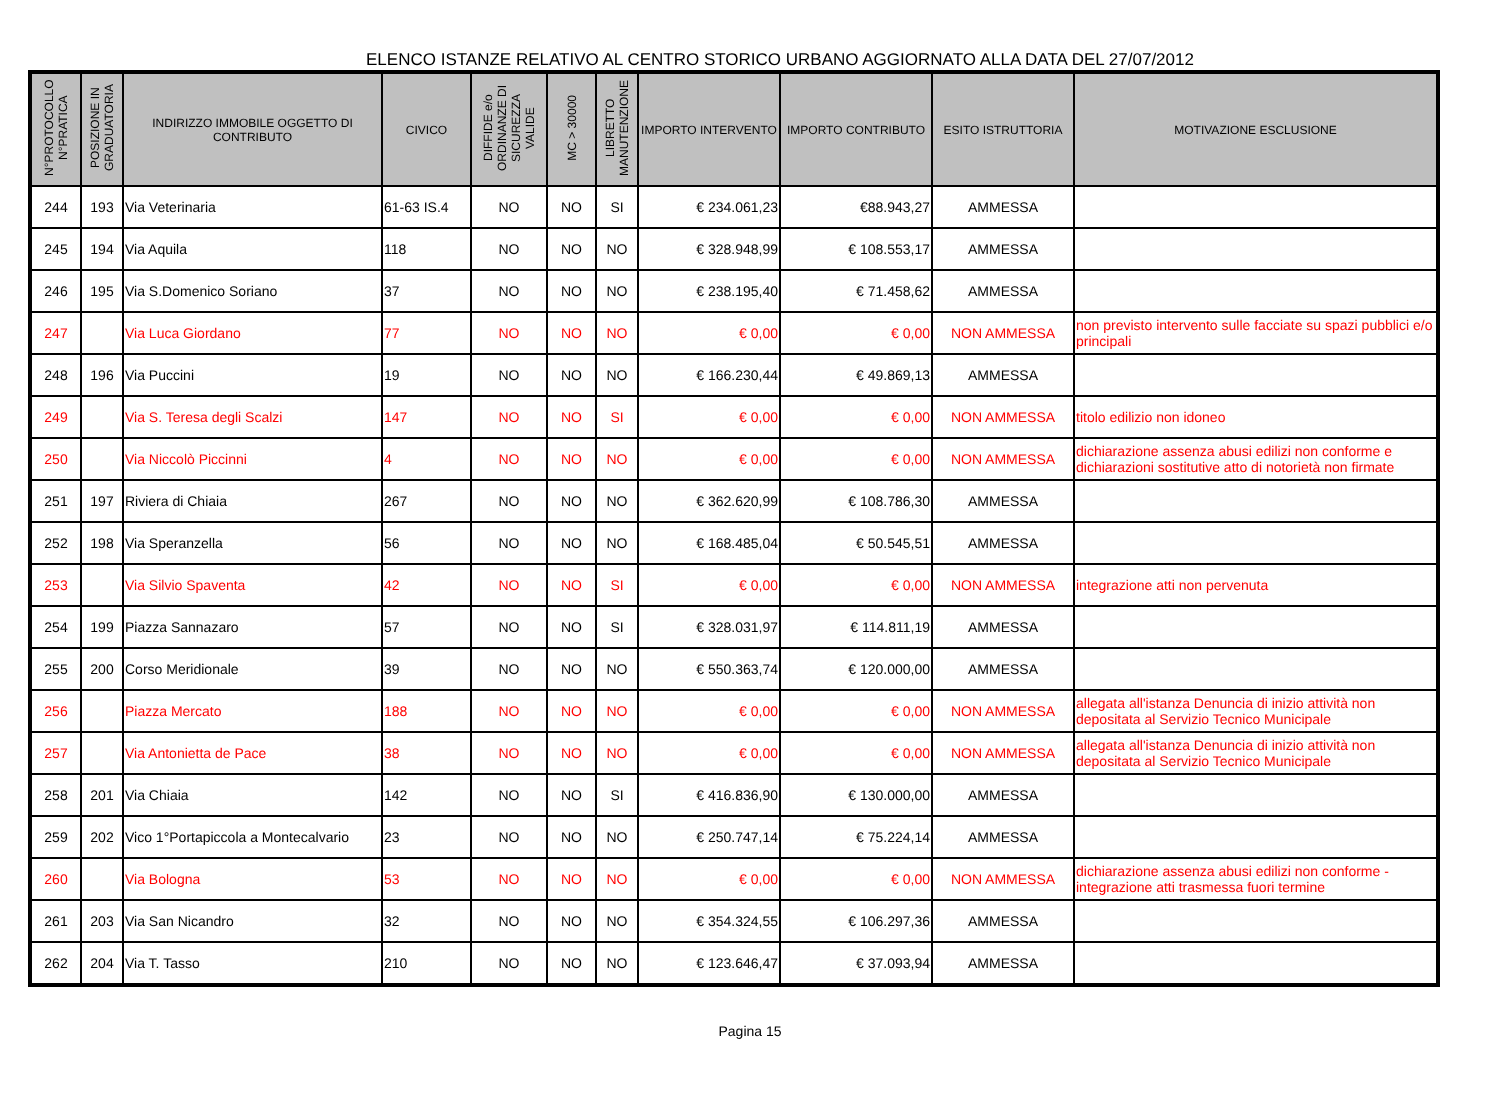ELENCO ISTANZE RELATIVO AL CENTRO STORICO URBANO AGGIORNATO ALLA DATA DEL 27/07/2012
| N°PROTOCOLLO N°PRATICA | POSIZIONE IN GRADUATORIA | INDIRIZZO IMMOBILE OGGETTO DI CONTRIBUTO | CIVICO | DIFFIDE e/o ORDINANZE DI SICUREZZA VALIDE | MC > 30000 | LIBRETTO MANUTENZIONE | IMPORTO INTERVENTO | IMPORTO CONTRIBUTO | ESITO ISTRUTTORIA | MOTIVAZIONE ESCLUSIONE |
| --- | --- | --- | --- | --- | --- | --- | --- | --- | --- | --- |
| 244 | 193 | Via Veterinaria | 61-63 IS.4 | NO | NO | SI | € 234.061,23 | €88.943,27 | AMMESSA | |
| 245 | 194 | Via Aquila | 118 | NO | NO | NO | € 328.948,99 | € 108.553,17 | AMMESSA | |
| 246 | 195 | Via S.Domenico Soriano | 37 | NO | NO | NO | € 238.195,40 | € 71.458,62 | AMMESSA | |
| 247 | | Via Luca Giordano | 77 | NO | NO | NO | € 0,00 | € 0,00 | NON AMMESSA | non previsto intervento sulle facciate su spazi pubblici e/o principali |
| 248 | 196 | Via Puccini | 19 | NO | NO | NO | € 166.230,44 | € 49.869,13 | AMMESSA | |
| 249 | | Via S. Teresa degli Scalzi | 147 | NO | NO | SI | € 0,00 | € 0,00 | NON AMMESSA | titolo edilizio non idoneo |
| 250 | | Via Niccolò Piccinni | 4 | NO | NO | NO | € 0,00 | € 0,00 | NON AMMESSA | dichiarazione assenza abusi edilizi non conforme e dichiarazioni sostitutive atto di notorietà non firmate |
| 251 | 197 | Riviera di Chiaia | 267 | NO | NO | NO | € 362.620,99 | € 108.786,30 | AMMESSA | |
| 252 | 198 | Via Speranzella | 56 | NO | NO | NO | € 168.485,04 | € 50.545,51 | AMMESSA | |
| 253 | | Via Silvio Spaventa | 42 | NO | NO | SI | € 0,00 | € 0,00 | NON AMMESSA | integrazione atti non pervenuta |
| 254 | 199 | Piazza Sannazaro | 57 | NO | NO | SI | € 328.031,97 | € 114.811,19 | AMMESSA | |
| 255 | 200 | Corso Meridionale | 39 | NO | NO | NO | € 550.363,74 | € 120.000,00 | AMMESSA | |
| 256 | | Piazza Mercato | 188 | NO | NO | NO | € 0,00 | € 0,00 | NON AMMESSA | allegata all'istanza Denuncia di inizio attività non depositata al Servizio Tecnico Municipale |
| 257 | | Via Antonietta de Pace | 38 | NO | NO | NO | € 0,00 | € 0,00 | NON AMMESSA | allegata all'istanza Denuncia di inizio attività non depositata al Servizio Tecnico Municipale |
| 258 | 201 | Via Chiaia | 142 | NO | NO | SI | € 416.836,90 | € 130.000,00 | AMMESSA | |
| 259 | 202 | Vico 1°Portapiccola a Montecalvario | 23 | NO | NO | NO | € 250.747,14 | € 75.224,14 | AMMESSA | |
| 260 | | Via Bologna | 53 | NO | NO | NO | € 0,00 | € 0,00 | NON AMMESSA | dichiarazione assenza abusi edilizi non conforme - integrazione atti trasmessa fuori termine |
| 261 | 203 | Via San Nicandro | 32 | NO | NO | NO | € 354.324,55 | € 106.297,36 | AMMESSA | |
| 262 | 204 | Via T. Tasso | 210 | NO | NO | NO | € 123.646,47 | € 37.093,94 | AMMESSA | |
Pagina 15